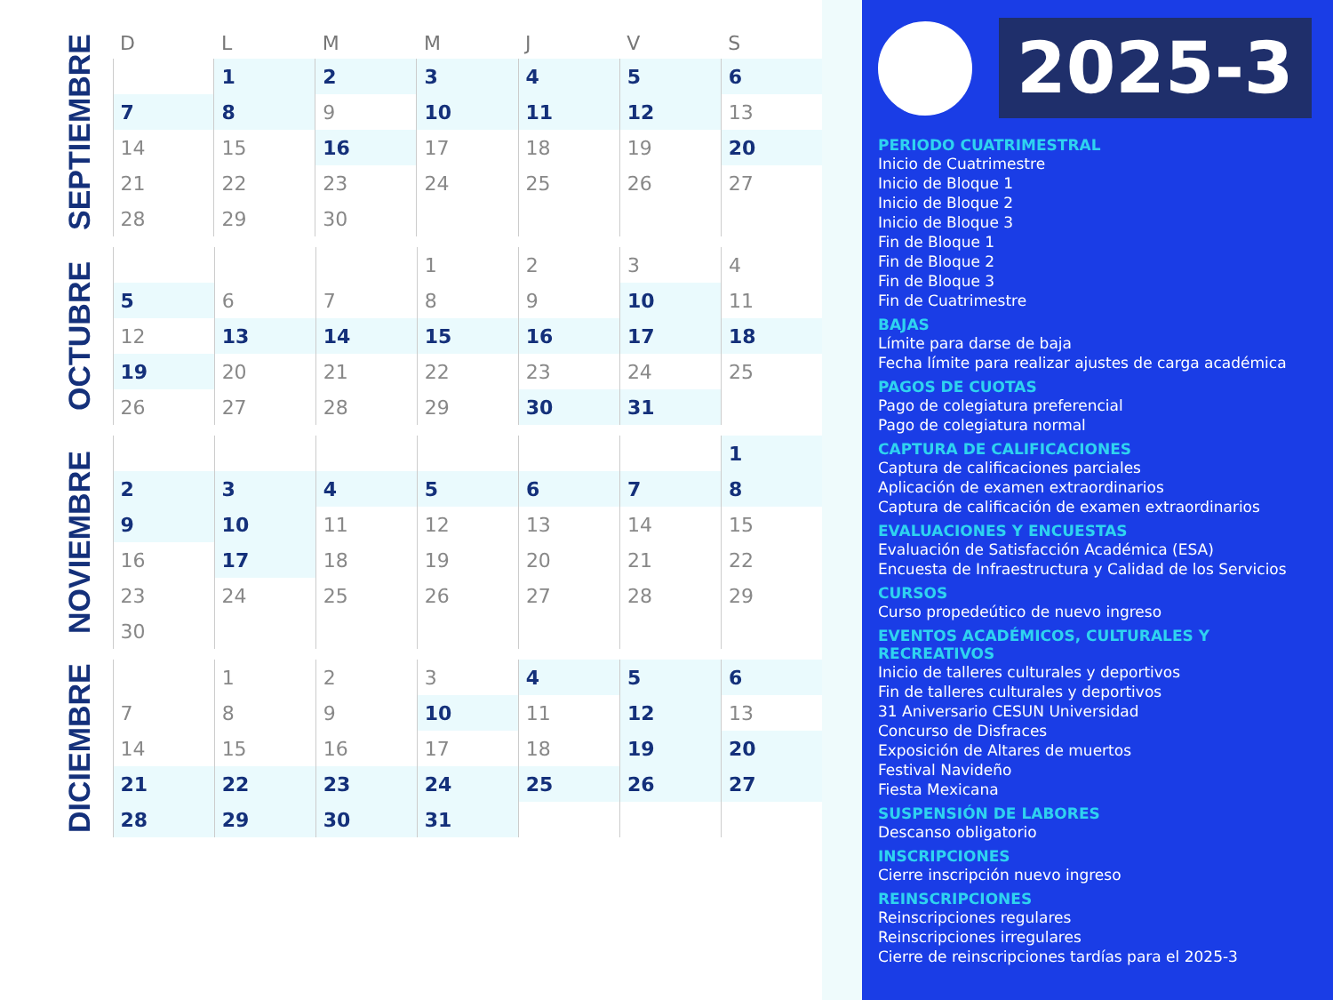SEPTIEMBRE
| D | L | M | M | J | V | S |
| --- | --- | --- | --- | --- | --- | --- |
| | 1 | 2 | 3 | 4 | 5 | 6 |
| 7 | 8 | 9 | 10 | 11 | 12 | 13 |
| 14 | 15 | 16 | 17 | 18 | 19 | 20 |
| 21 | 22 | 23 | 24 | 25 | 26 | 27 |
| 28 | 29 | 30 | | | | |
OCTUBRE
| | | | 1 | 2 | 3 | 4 |
| 5 | 6 | 7 | 8 | 9 | 10 | 11 |
| 12 | 13 | 14 | 15 | 16 | 17 | 18 |
| 19 | 20 | 21 | 22 | 23 | 24 | 25 |
| 26 | 27 | 28 | 29 | 30 | 31 | |
NOVIEMBRE
| | | | | | | 1 |
| 2 | 3 | 4 | 5 | 6 | 7 | 8 |
| 9 | 10 | 11 | 12 | 13 | 14 | 15 |
| 16 | 17 | 18 | 19 | 20 | 21 | 22 |
| 23 | 24 | 25 | 26 | 27 | 28 | 29 |
| 30 | | | | | | |
DICIEMBRE
| | 1 | 2 | 3 | 4 | 5 | 6 |
| 7 | 8 | 9 | 10 | 11 | 12 | 13 |
| 14 | 15 | 16 | 17 | 18 | 19 | 20 |
| 21 | 22 | 23 | 24 | 25 | 26 | 27 |
| 28 | 29 | 30 | 31 | | | |
2025-3
PERIODO CUATRIMESTRAL
Inicio de Cuatrimestre
Inicio de Bloque 1
Inicio de Bloque 2
Inicio de Bloque 3
Fin de Bloque 1
Fin de Bloque 2
Fin de Bloque 3
Fin de Cuatrimestre
BAJAS
Límite para darse de baja
Fecha límite para realizar ajustes de carga académica
PAGOS DE CUOTAS
Pago de colegiatura preferencial
Pago de colegiatura normal
CAPTURA DE CALIFICACIONES
Captura de calificaciones parciales
Aplicación de examen extraordinarios
Captura de calificación de examen extraordinarios
EVALUACIONES Y ENCUESTAS
Evaluación de Satisfacción Académica (ESA)
Encuesta de Infraestructura y Calidad de los Servicios
CURSOS
Curso propedeútico de nuevo ingreso
EVENTOS ACADÉMICOS, CULTURALES Y RECREATIVOS
Inicio de talleres culturales y deportivos
Fin de talleres culturales y deportivos
31 Aniversario CESUN Universidad
Concurso de Disfraces
Exposición de Altares de muertos
Festival Navideño
Fiesta Mexicana
SUSPENSIÓN DE LABORES
Descanso obligatorio
INSCRIPCIONES
Cierre inscripción nuevo ingreso
REINSCRIPCIONES
Reinscripciones regulares
Reinscripciones irregulares
Cierre de reinscripciones tardías para el 2025-3